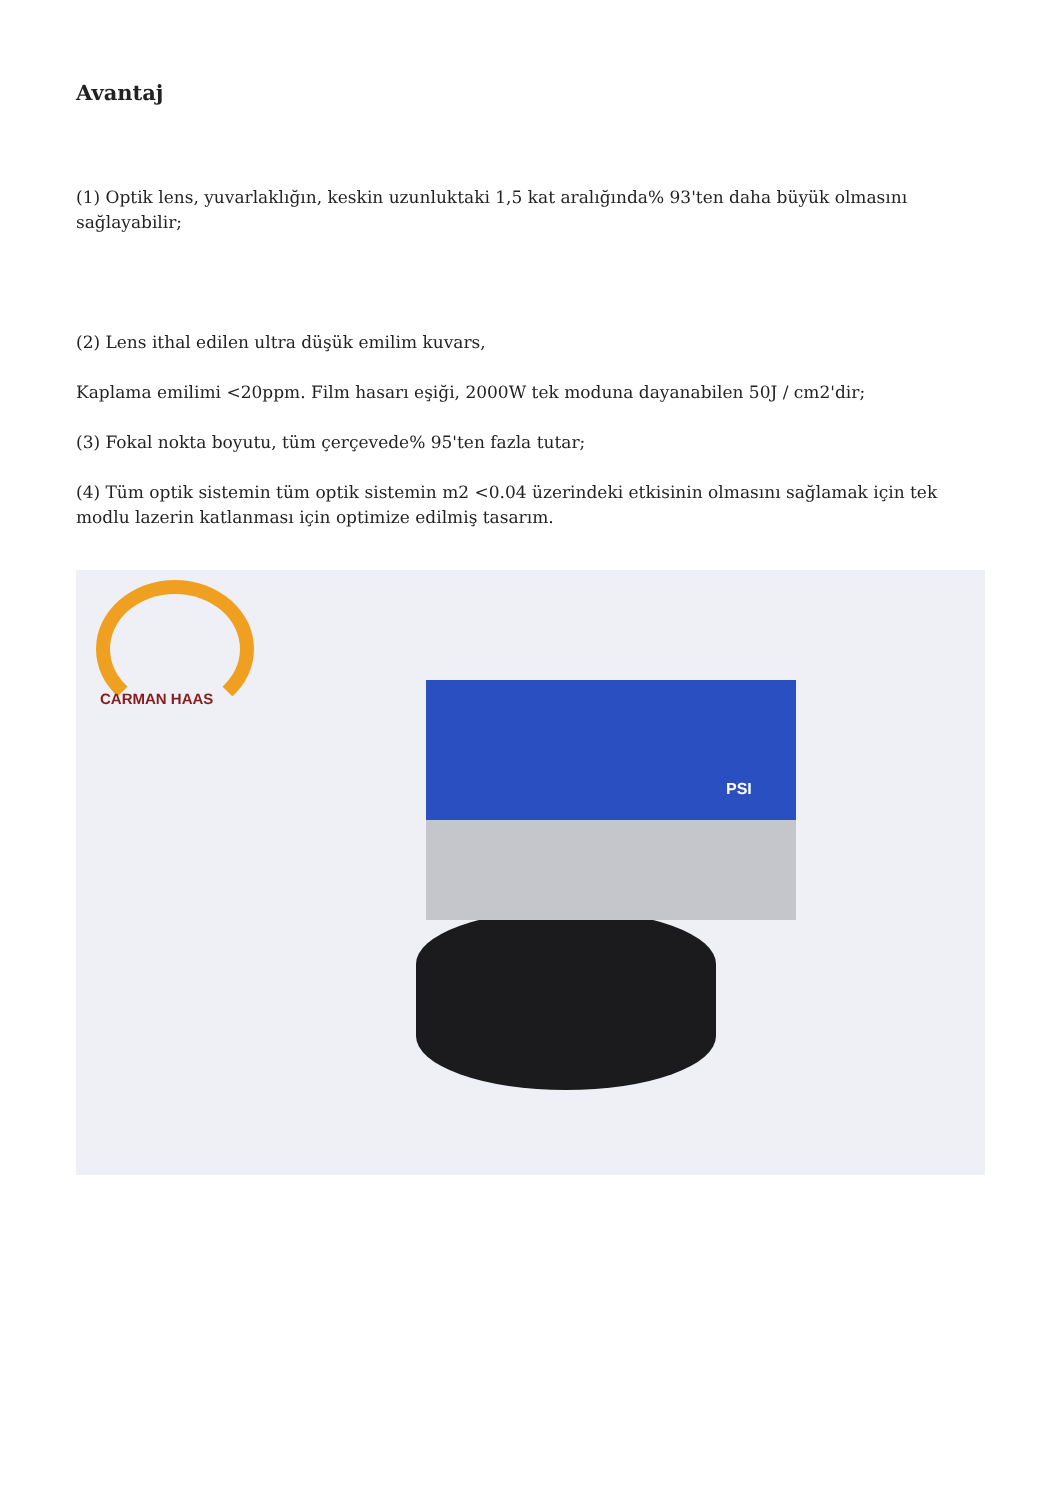Avantaj
(1) Optik lens, yuvarlaklığın, keskin uzunluktaki 1,5 kat aralığında% 93'ten daha büyük olmasını sağlayabilir;
(2) Lens ithal edilen ultra düşük emilim kuvars,
Kaplama emilimi <20ppm. Film hasarı eşiği, 2000W tek moduna dayanabilen 50J / cm2'dir;
(3) Fokal nokta boyutu, tüm çerçevede% 95'ten fazla tutar;
(4) Tüm optik sistemin tüm optik sistemin m2 <0.04 üzerindeki etkisinin olmasını sağlamak için tek modlu lazerin katlanması için optimize edilmiş tasarım.
CARMAN HAAS
PSI